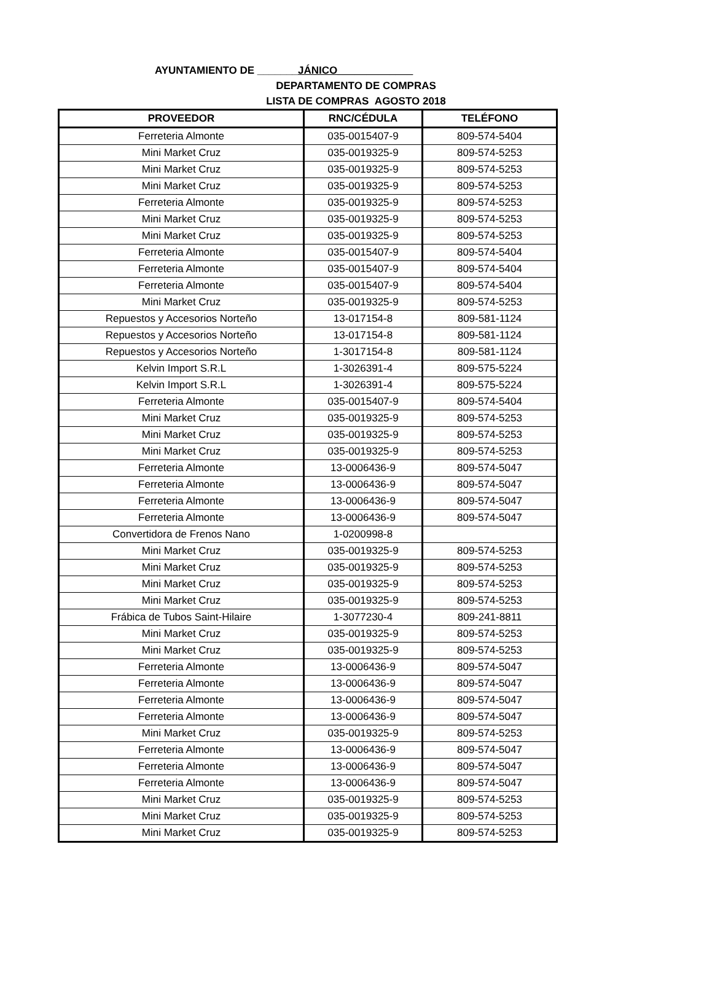AYUNTAMIENTO DE _______JÁNICO_____________
DEPARTAMENTO DE COMPRAS
LISTA DE COMPRAS AGOSTO 2018
| PROVEEDOR | RNC/CÉDULA | TELÉFONO |
| --- | --- | --- |
| Ferreteria Almonte | 035-0015407-9 | 809-574-5404 |
| Mini Market Cruz | 035-0019325-9 | 809-574-5253 |
| Mini Market Cruz | 035-0019325-9 | 809-574-5253 |
| Mini Market Cruz | 035-0019325-9 | 809-574-5253 |
| Ferreteria Almonte | 035-0019325-9 | 809-574-5253 |
| Mini Market Cruz | 035-0019325-9 | 809-574-5253 |
| Mini Market Cruz | 035-0019325-9 | 809-574-5253 |
| Ferreteria Almonte | 035-0015407-9 | 809-574-5404 |
| Ferreteria Almonte | 035-0015407-9 | 809-574-5404 |
| Ferreteria Almonte | 035-0015407-9 | 809-574-5404 |
| Mini Market Cruz | 035-0019325-9 | 809-574-5253 |
| Repuestos y Accesorios Norteño | 13-017154-8 | 809-581-1124 |
| Repuestos y Accesorios Norteño | 13-017154-8 | 809-581-1124 |
| Repuestos y Accesorios Norteño | 1-3017154-8 | 809-581-1124 |
| Kelvin Import S.R.L | 1-3026391-4 | 809-575-5224 |
| Kelvin Import S.R.L | 1-3026391-4 | 809-575-5224 |
| Ferreteria Almonte | 035-0015407-9 | 809-574-5404 |
| Mini Market Cruz | 035-0019325-9 | 809-574-5253 |
| Mini Market Cruz | 035-0019325-9 | 809-574-5253 |
| Mini Market Cruz | 035-0019325-9 | 809-574-5253 |
| Ferreteria Almonte | 13-0006436-9 | 809-574-5047 |
| Ferreteria Almonte | 13-0006436-9 | 809-574-5047 |
| Ferreteria Almonte | 13-0006436-9 | 809-574-5047 |
| Ferreteria Almonte | 13-0006436-9 | 809-574-5047 |
| Convertidora de Frenos Nano | 1-0200998-8 | |
| Mini Market Cruz | 035-0019325-9 | 809-574-5253 |
| Mini Market Cruz | 035-0019325-9 | 809-574-5253 |
| Mini Market Cruz | 035-0019325-9 | 809-574-5253 |
| Mini Market Cruz | 035-0019325-9 | 809-574-5253 |
| Frábica de Tubos Saint-Hilaire | 1-3077230-4 | 809-241-8811 |
| Mini Market Cruz | 035-0019325-9 | 809-574-5253 |
| Mini Market Cruz | 035-0019325-9 | 809-574-5253 |
| Ferreteria Almonte | 13-0006436-9 | 809-574-5047 |
| Ferreteria Almonte | 13-0006436-9 | 809-574-5047 |
| Ferreteria Almonte | 13-0006436-9 | 809-574-5047 |
| Ferreteria Almonte | 13-0006436-9 | 809-574-5047 |
| Mini Market Cruz | 035-0019325-9 | 809-574-5253 |
| Ferreteria Almonte | 13-0006436-9 | 809-574-5047 |
| Ferreteria Almonte | 13-0006436-9 | 809-574-5047 |
| Ferreteria Almonte | 13-0006436-9 | 809-574-5047 |
| Mini Market Cruz | 035-0019325-9 | 809-574-5253 |
| Mini Market Cruz | 035-0019325-9 | 809-574-5253 |
| Mini Market Cruz | 035-0019325-9 | 809-574-5253 |